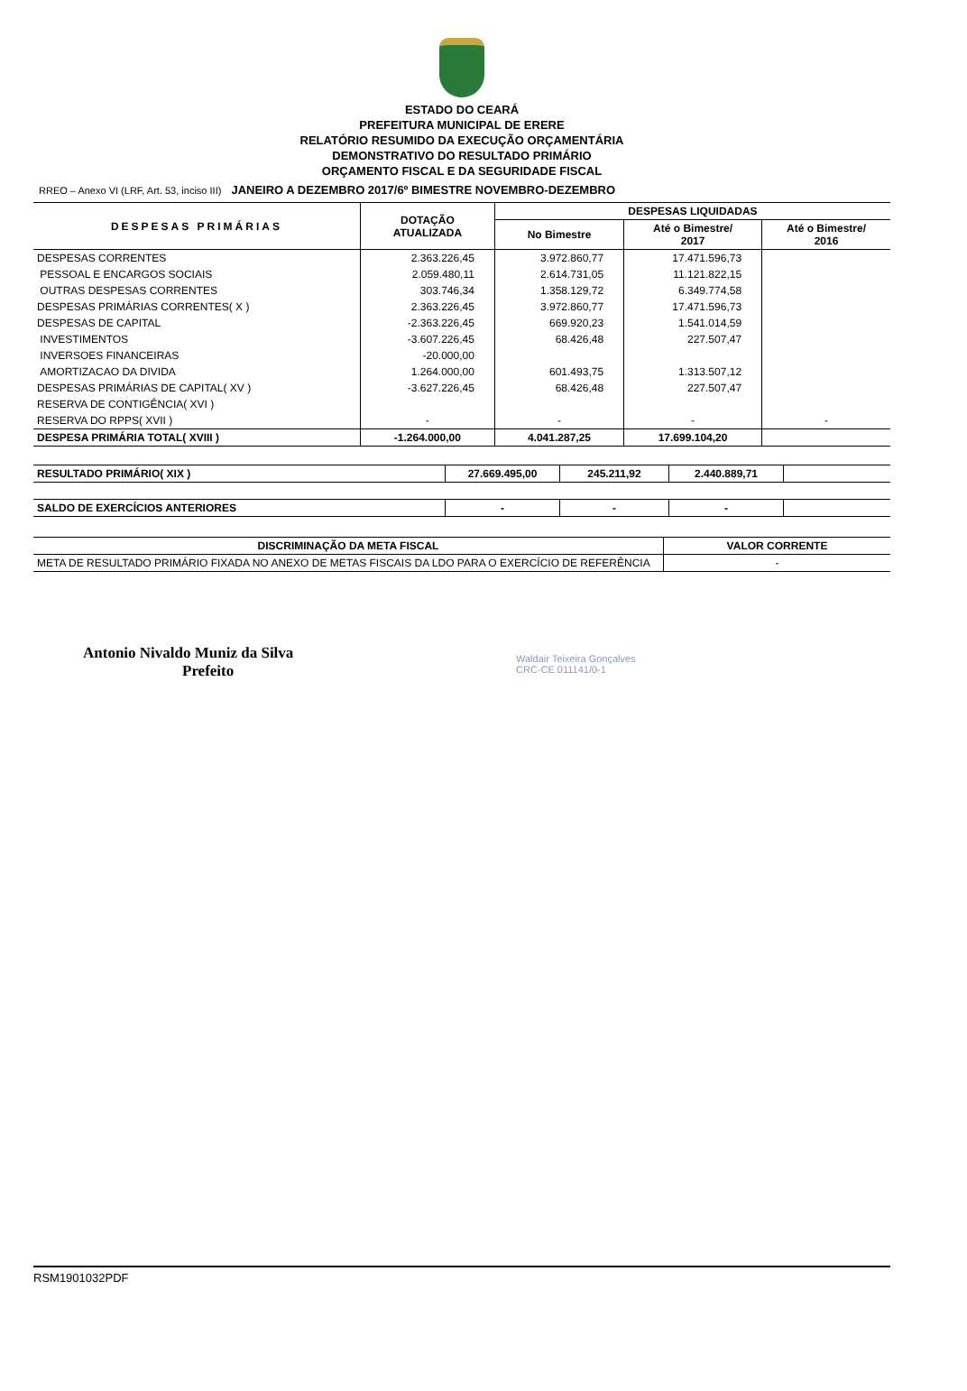ESTADO DO CEARÁ
PREFEITURA MUNICIPAL DE ERERE
RELATÓRIO RESUMIDO DA EXECUÇÃO ORÇAMENTÁRIA
DEMONSTRATIVO DO RESULTADO PRIMÁRIO
ORÇAMENTO FISCAL E DA SEGURIDADE FISCAL
RREO – Anexo VI (LRF, Art. 53, inciso III) JANEIRO A DEZEMBRO 2017/6º BIMESTRE NOVEMBRO-DEZEMBRO
| DESPESAS PRIMÁRIAS | DOTAÇÃO ATUALIZADA | DESPESAS LIQUIDADAS | | |
| --- | --- | --- | --- | --- |
| | | No Bimestre | Até o Bimestre/ 2017 | Até o Bimestre/ 2016 |
| DESPESAS CORRENTES | 2.363.226,45 | 3.972.860,77 | 17.471.596,73 | |
| PESSOAL E ENCARGOS SOCIAIS | 2.059.480,11 | 2.614.731,05 | 11.121.822,15 | |
| OUTRAS DESPESAS CORRENTES | 303.746,34 | 1.358.129,72 | 6.349.774,58 | |
| DESPESAS PRIMÁRIAS CORRENTES( X ) | 2.363.226,45 | 3.972.860,77 | 17.471.596,73 | |
| DESPESAS DE CAPITAL | -2.363.226,45 | 669.920,23 | 1.541.014,59 | |
| INVESTIMENTOS | -3.607.226,45 | 68.426,48 | 227.507,47 | |
| INVERSOES FINANCEIRAS | -20.000,00 | | | |
| AMORTIZACAO DA DIVIDA | 1.264.000,00 | 601.493,75 | 1.313.507,12 | |
| DESPESAS PRIMÁRIAS DE CAPITAL( XV ) | -3.627.226,45 | 68.426,48 | 227.507,47 | |
| RESERVA DE CONTIGÊNCIA( XVI ) | | | | |
| RESERVA DO RPPS( XVII ) | - | - | - | - |
| DESPESA PRIMÁRIA TOTAL( XVIII ) | -1.264.000,00 | 4.041.287,25 | 17.699.104,20 | |
| RESULTADO PRIMÁRIO( XIX ) | 27.669.495,00 | 245.211,92 | 2.440.889,71 | |
| SALDO DE EXERCÍCIOS ANTERIORES | - | - | - | |
| DISCRIMINAÇÃO DA META FISCAL | VALOR CORRENTE |
| --- | --- |
| META DE RESULTADO PRIMÁRIO FIXADA NO ANEXO DE METAS FISCAIS DA LDO PARA O EXERCÍCIO DE REFERÊNCIA | - |
Antonio Nivaldo Muniz da Silva
Prefeito
Waldair Teixeira Gonçalves
CRC-CE 011141/0-1
RSM1901032PDF